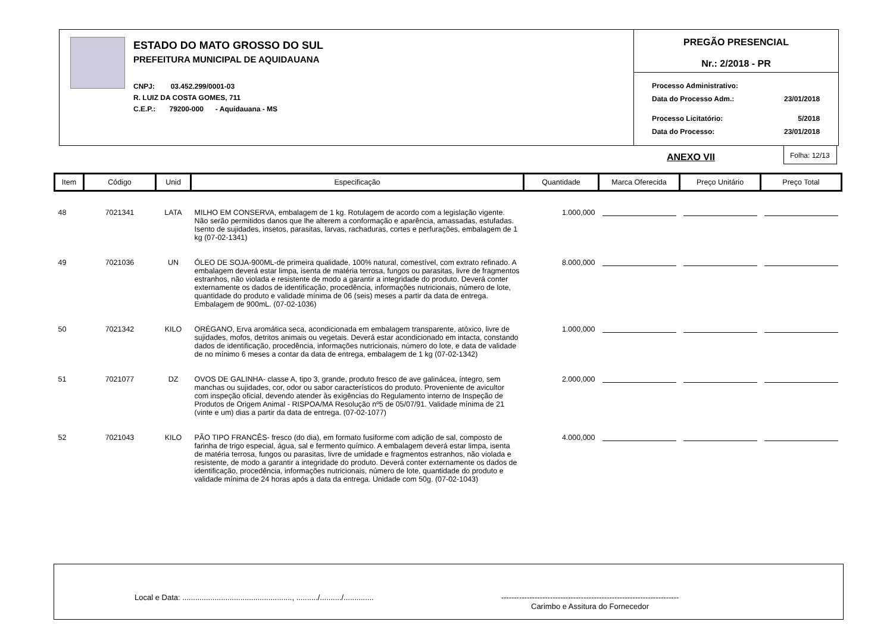ESTADO DO MATO GROSSO DO SUL
PREFEITURA MUNICIPAL DE AQUIDAUANA
CNPJ: 03.452.299/0001-03
R. LUIZ DA COSTA GOMES, 711
C.E.P.: 79200-000 - Aquidauana - MS
PREGÃO PRESENCIAL
Nr.: 2/2018 - PR
| Processo Administrativo: | |
| Data do Processo Adm.: | 23/01/2018 |
| Processo Licitatório: | 5/2018 |
| Data do Processo: | 23/01/2018 |
ANEXO VII
Folha: 12/13
| Item | Código | Unid | Especificação | Quantidade | Marca Oferecida | Preço Unitário | Preço Total |
| --- | --- | --- | --- | --- | --- | --- | --- |
| 48 | 7021341 | LATA | MILHO EM CONSERVA, embalagem de 1 kg. Rotulagem de acordo com a legislação vigente. Não serão permitidos danos que lhe alterem a conformação e aparência, amassadas, estufadas. Isento de sujidades, insetos, parasitas, larvas, rachaduras, cortes e perfurações, embalagem de 1 kg (07-02-1341) | 1.000,000 | | | |
| 49 | 7021036 | UN | ÓLEO DE SOJA-900ML-de primeira qualidade, 100% natural, comestível, com extrato refinado. A embalagem deverá estar limpa, isenta de matéria terrosa, fungos ou parasitas, livre de fragmentos estranhos, não violada e resistente de modo a garantir a integridade do produto. Deverá conter externamente os dados de identificação, procedência, informações nutricionais, número de lote, quantidade do produto e validade mínima de 06 (seis) meses a partir da data de entrega. Embalagem de 900mL. (07-02-1036) | 8.000,000 | | | |
| 50 | 7021342 | KILO | ORÉGANO, Erva aromática seca, acondicionada em embalagem transparente, atóxico, livre de sujidades, mofos, detritos animais ou vegetais. Deverá estar acondicionado em intacta, constando dados de identificação, procedência, informações nutricionais, número do lote, e data de validade de no mínimo 6 meses a contar da data de entrega, embalagem de 1 kg (07-02-1342) | 1.000,000 | | | |
| 51 | 7021077 | DZ | OVOS DE GALINHA- classe A, tipo 3, grande, produto fresco de ave galinácea, íntegro, sem manchas ou sujidades, cor, odor ou sabor característicos do produto. Proveniente de avicultor com inspeção oficial, devendo atender às exigências do Regulamento interno de Inspeção de Produtos de Origem Animal - RISPOA/MA Resolução nº5 de 05/07/91. Validade mínima de 21 (vinte e um) dias a partir da data de entrega. (07-02-1077) | 2.000,000 | | | |
| 52 | 7021043 | KILO | PÃO TIPO FRANCÊS- fresco (do dia), em formato fusiforme com adição de sal, composto de farinha de trigo especial, água, sal e fermento químico. A embalagem deverá estar limpa, isenta de matéria terrosa, fungos ou parasitas, livre de umidade e fragmentos estranhos, não violada e resistente, de modo a garantir a integridade do produto. Deverá conter externamente os dados de identificação, procedência, informações nutricionais, número de lote, quantidade do produto e validade mínima de 24 horas após a data da entrega. Unidade com 50g. (07-02-1043) | 4.000,000 | | | |
Local e Data: ..................................................., ........../........../..............
---------------------------------------------------------------------
Carimbo e Assitura do Fornecedor